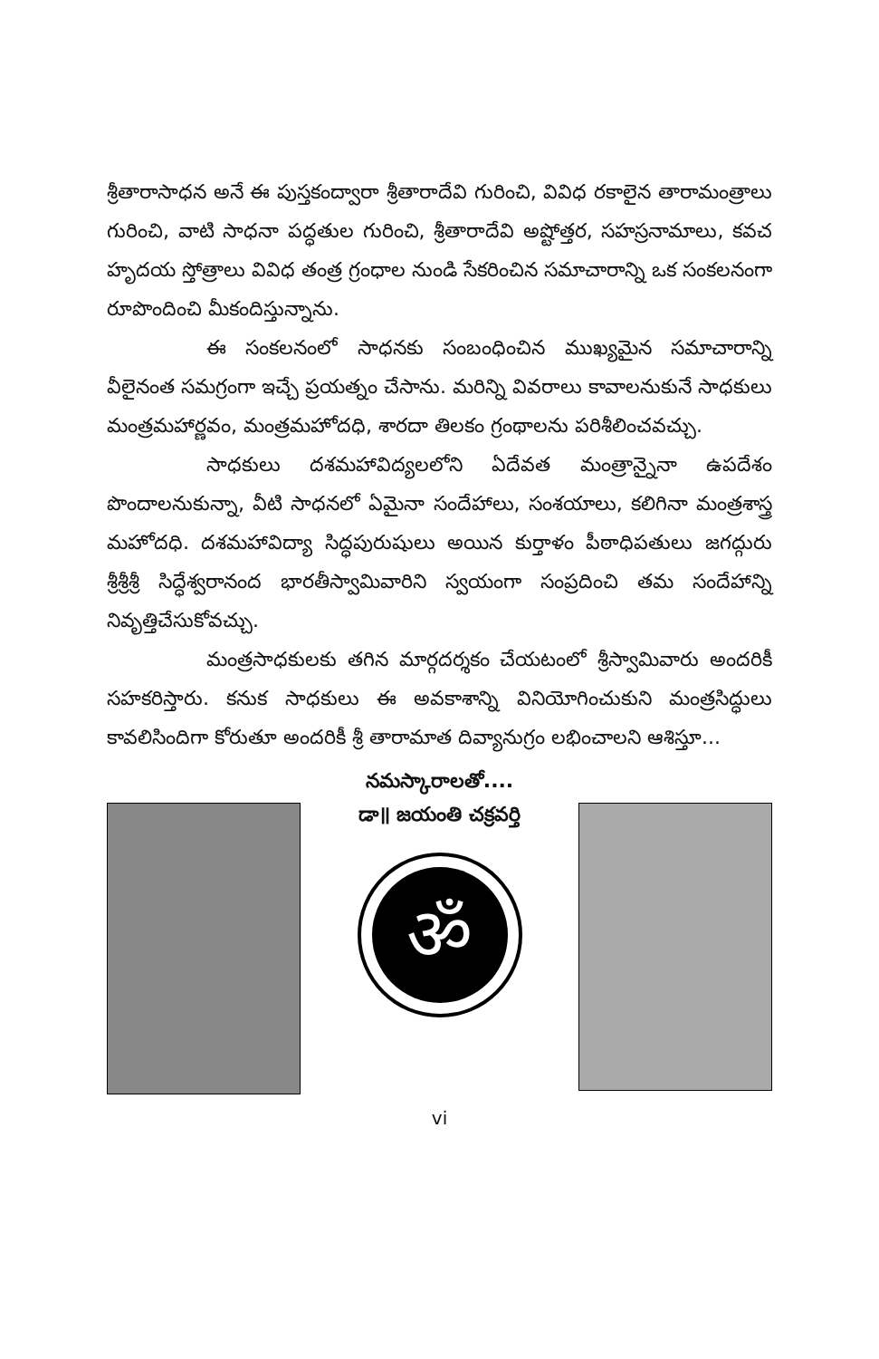శ్రీతారాసాధన అనే ఈ పుస్తకంద్వారా శ్రీతారాదేవి గురించి, వివిధ రకాలైన తారామంత్రాలు గురించి, వాటి సాధనా పద్ధతుల గురించి, శ్రీతారాదేవి అష్టోత్తర, సహస్రనామాలు, కవచ హృదయ స్తోత్రాలు వివిధ తంత్ర గ్రంధాల నుండి సేకరించిన సమాచారాన్ని ఒక సంకలనంగా రూపొందించి మీకందిస్తున్నాను.
ఈ సంకలనంలో సాధనకు సంబంధించిన ముఖ్యమైన సమాచారాన్ని వీలైనంత సమగ్రంగా ఇచ్చే ప్రయత్నం చేసాను. మరిన్ని వివరాలు కావాలనుకునే సాధకులు మంత్రమహార్ణవం, మంత్రమహోదధి, శారదా తిలకం గ్రంథాలను పరిశీలించవచ్చు.
సాధకులు దశమహావిద్యలలోని ఏదేవత మంత్రాన్నైనా ఉపదేశం పొందాలనుకున్నా, వీటి సాధనలో ఏమైనా సందేహాలు, సంశయాలు, కలిగినా మంత్రశాస్త్ర మహోదధి. దశమహావిద్యా సిద్ధపురుషులు అయిన కుర్తాళం పీఠాధిపతులు జగద్గురు శ్రీశ్రీశ్రీ సిద్ధేశ్వరానంద భారతీస్వామివారిని స్వయంగా సంప్రదించి తమ సందేహాన్ని నివృత్తిచేసుకోవచ్చు.
మంత్రసాధకులకు తగిన మార్గదర్శకం చేయటంలో శ్రీస్వామివారు అందరికీ సహకరిస్తారు. కనుక సాధకులు ఈ అవకాశాన్ని వినియోగించుకుని మంత్రసిద్ధులు కావలిసిందిగా కోరుతూ అందరికీ శ్రీ తారామాత దివ్యానుగ్రం లభించాలని ఆశిస్తూ...
నమస్కారాలతో....
డా॥ జయంతి చక్రవర్తి
ॐ
vi